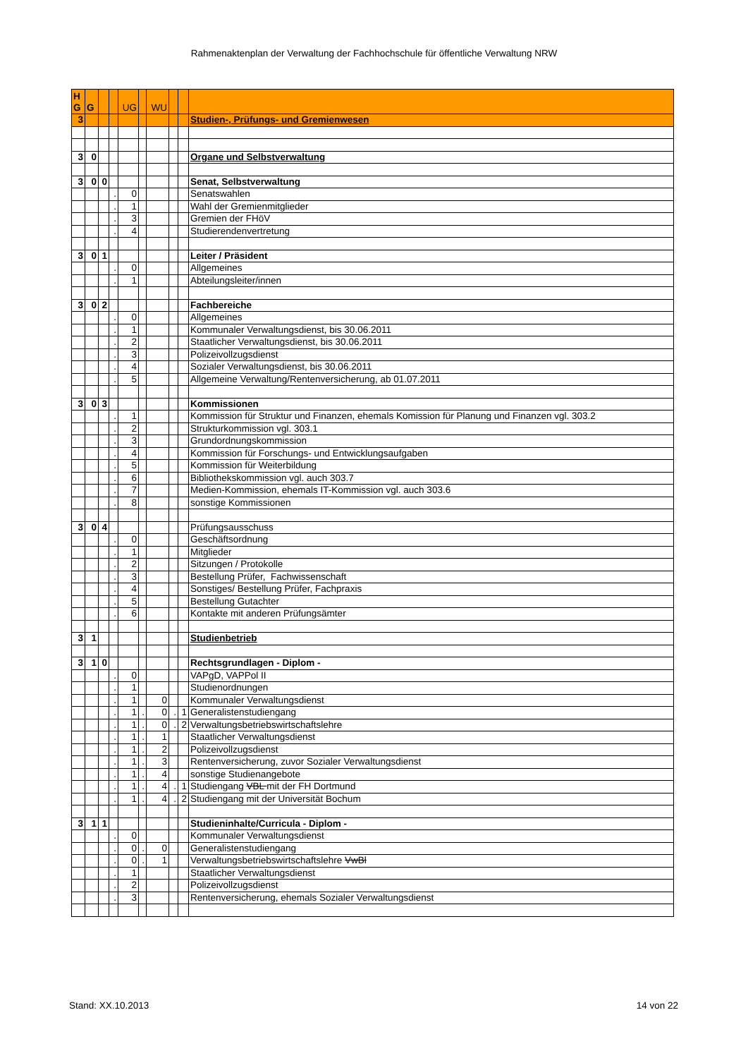Rahmenaktenplan der Verwaltung der Fachhochschule für öffentliche Verwaltung NRW
| H G | G | | | UG | | WU | | | |
| 3 | | | | | | | | | Studien-, Prüfungs- und Gremienwesen |
| 3 | 0 | | | | | | | | Organe und Selbstverwaltung |
| 3 | 0 | 0 | | | | | | | Senat, Selbstverwaltung |
| | | | . | 0 | | | | | Senatswahlen |
| | | | . | 1 | | | | | Wahl der Gremienmitglieder |
| | | | . | 3 | | | | | Gremien der FHöV |
| | | | . | 4 | | | | | Studierendenvertretung |
| 3 | 0 | 1 | | | | | | | Leiter / Präsident |
| | | | . | 0 | | | | | Allgemeines |
| | | | . | 1 | | | | | Abteilungsleiter/innen |
| 3 | 0 | 2 | | | | | | | Fachbereiche |
| | | | . | 0 | | | | | Allgemeines |
| | | | . | 1 | | | | | Kommunaler Verwaltungsdienst, bis 30.06.2011 |
| | | | . | 2 | | | | | Staatlicher Verwaltungsdienst, bis 30.06.2011 |
| | | | . | 3 | | | | | Polizeivollzugsdienst |
| | | | . | 4 | | | | | Sozialer Verwaltungsdienst, bis 30.06.2011 |
| | | | . | 5 | | | | | Allgemeine Verwaltung/Rentenversicherung, ab 01.07.2011 |
| 3 | 0 | 3 | | | | | | | Kommissionen |
| | | | . | 1 | | | | | Kommission für Struktur und Finanzen, ehemals Komission für Planung und Finanzen vgl. 303.2 |
| | | | . | 2 | | | | | Strukturkommission vgl. 303.1 |
| | | | . | 3 | | | | | Grundordnungskommission |
| | | | . | 4 | | | | | Kommission für Forschungs- und Entwicklungsaufgaben |
| | | | . | 5 | | | | | Kommission für Weiterbildung |
| | | | . | 6 | | | | | Bibliothekskommission vgl. auch 303.7 |
| | | | . | 7 | | | | | Medien-Kommission, ehemals IT-Kommission vgl. auch 303.6 |
| | | | . | 8 | | | | | sonstige Kommissionen |
| 3 | 0 | 4 | | | | | | | Prüfungsausschuss |
| | | | . | 0 | | | | | Geschäftsordnung |
| | | | . | 1 | | | | | Mitglieder |
| | | | . | 2 | | | | | Sitzungen / Protokolle |
| | | | . | 3 | | | | | Bestellung Prüfer, Fachwissenschaft |
| | | | . | 4 | | | | | Sonstiges/ Bestellung Prüfer, Fachpraxis |
| | | | . | 5 | | | | | Bestellung Gutachter |
| | | | . | 6 | | | | | Kontakte mit anderen Prüfungsämter |
| 3 | 1 | | | | | | | | Studienbetrieb |
| 3 | 1 | 0 | | | | | | | Rechtsgrundlagen - Diplom - |
| | | | . | 0 | | | | | VAPgD, VAPPol II |
| | | | . | 1 | | | | | Studienordnungen |
| | | | . | 1 | | 0 | | | Kommunaler Verwaltungsdienst |
| | | | . | 1 | . | 0 | . | 1 | Generalistenstudiengang |
| | | | . | 1 | . | 0 | . | 2 | Verwaltungsbetriebswirtschaftslehre |
| | | | . | 1 | . | 1 | | | Staatlicher Verwaltungsdienst |
| | | | . | 1 | . | 2 | | | Polizeivollzugsdienst |
| | | | . | 1 | . | 3 | | | Rentenversicherung, zuvor Sozialer Verwaltungsdienst |
| | | | . | 1 | . | 4 | | | sonstige Studienangebote |
| | | | . | 1 | . | 4 | . | 1 | Studiengang VBL mit der FH Dortmund |
| | | | . | 1 | . | 4 | . | 2 | Studiengang mit der Universität Bochum |
| 3 | 1 | 1 | | | | | | | Studieninhalte/Curricula - Diplom - |
| | | | . | 0 | | | | | Kommunaler Verwaltungsdienst |
| | | | . | 0 | . | 0 | | | Generalistenstudiengang |
| | | | . | 0 | . | 1 | | | Verwaltungsbetriebswirtschaftslehre VwBl |
| | | | . | 1 | | | | | Staatlicher Verwaltungsdienst |
| | | | . | 2 | | | | | Polizeivollzugsdienst |
| | | | . | 3 | | | | | Rentenversicherung, ehemals Sozialer Verwaltungsdienst |
Stand: XX.10.2013 14 von 22